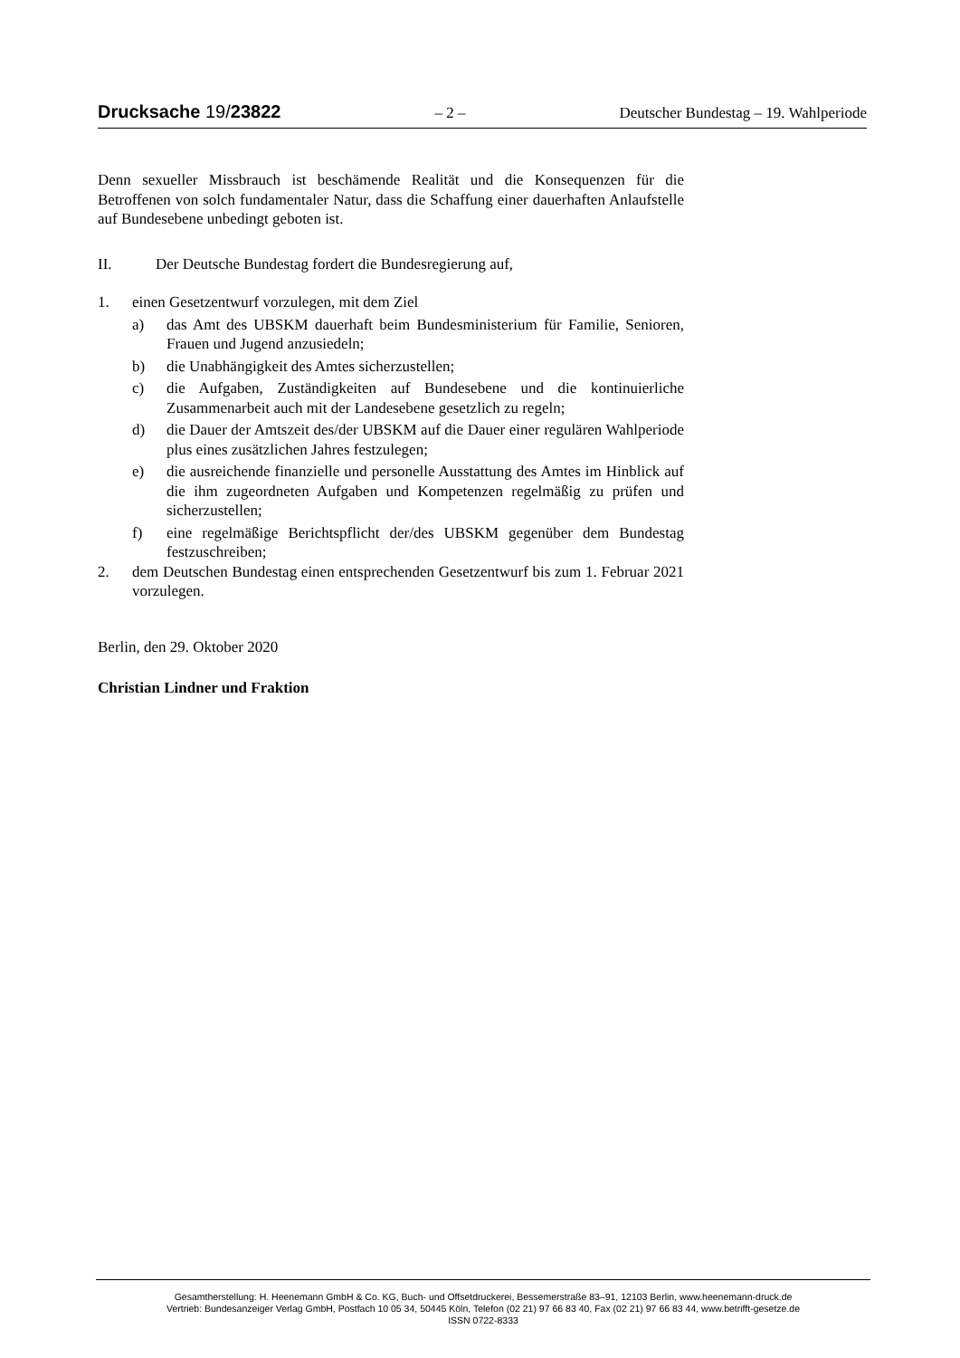Drucksache 19/23822 – 2 – Deutscher Bundestag – 19. Wahlperiode
Denn sexueller Missbrauch ist beschämende Realität und die Konsequenzen für die Betroffenen von solch fundamentaler Natur, dass die Schaffung einer dauerhaften Anlaufstelle auf Bundesebene unbedingt geboten ist.
II. Der Deutsche Bundestag fordert die Bundesregierung auf,
1. einen Gesetzentwurf vorzulegen, mit dem Ziel
a) das Amt des UBSKM dauerhaft beim Bundesministerium für Familie, Senioren, Frauen und Jugend anzusiedeln;
b) die Unabhängigkeit des Amtes sicherzustellen;
c) die Aufgaben, Zuständigkeiten auf Bundesebene und die kontinuierliche Zusammenarbeit auch mit der Landesebene gesetzlich zu regeln;
d) die Dauer der Amtszeit des/der UBSKM auf die Dauer einer regulären Wahlperiode plus eines zusätzlichen Jahres festzulegen;
e) die ausreichende finanzielle und personelle Ausstattung des Amtes im Hinblick auf die ihm zugeordneten Aufgaben und Kompetenzen regelmäßig zu prüfen und sicherzustellen;
f) eine regelmäßige Berichtspflicht der/des UBSKM gegenüber dem Bundestag festzuschreiben;
2. dem Deutschen Bundestag einen entsprechenden Gesetzentwurf bis zum 1. Februar 2021 vorzulegen.
Berlin, den 29. Oktober 2020
Christian Lindner und Fraktion
Gesamtherstellung: H. Heenemann GmbH & Co. KG, Buch- und Offsetdruckerei, Bessemerstraße 83–91, 12103 Berlin, www.heenemann-druck.de
Vertrieb: Bundesanzeiger Verlag GmbH, Postfach 10 05 34, 50445 Köln, Telefon (02 21) 97 66 83 40, Fax (02 21) 97 66 83 44, www.betrifft-gesetze.de
ISSN 0722-8333